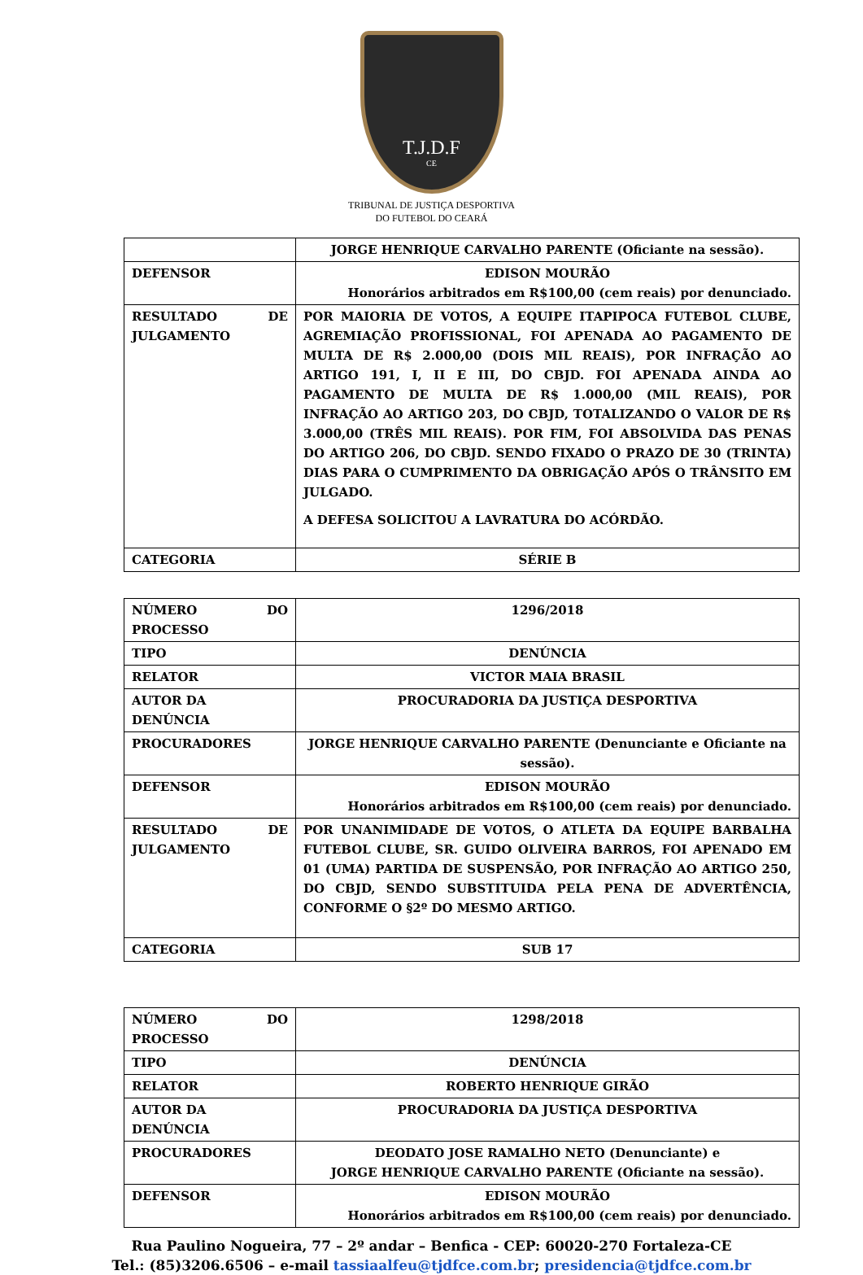T.J.D.F
CE
TRIBUNAL DE JUSTIÇA DESPORTIVA
DO FUTEBOL DO CEARÁ
| | JORGE HENRIQUE CARVALHO PARENTE (Oficiante na sessão). |
| DEFENSOR | EDISON MOURÃO Honorários arbitrados em R$100,00 (cem reais) por denunciado. |
| RESULTADO DE JULGAMENTO | POR MAIORIA DE VOTOS, A EQUIPE ITAPIPOCA FUTEBOL CLUBE, AGREMIAÇÃO PROFISSIONAL, FOI APENADA AO PAGAMENTO DE MULTA DE R$ 2.000,00 (DOIS MIL REAIS), POR INFRAÇÃO AO ARTIGO 191, I, II E III, DO CBJD. FOI APENADA AINDA AO PAGAMENTO DE MULTA DE R$ 1.000,00 (MIL REAIS), POR INFRAÇÃO AO ARTIGO 203, DO CBJD, TOTALIZANDO O VALOR DE R$ 3.000,00 (TRÊS MIL REAIS). POR FIM, FOI ABSOLVIDA DAS PENAS DO ARTIGO 206, DO CBJD. SENDO FIXADO O PRAZO DE 30 (TRINTA) DIAS PARA O CUMPRIMENTO DA OBRIGAÇÃO APÓS O TRÂNSITO EM JULGADO. A DEFESA SOLICITOU A LAVRATURA DO ACÓRDÃO. |
| CATEGORIA | SÉRIE B |
| NÚMERO DO PROCESSO | 1296/2018 |
| TIPO | DENÚNCIA |
| RELATOR | VICTOR MAIA BRASIL |
| AUTOR DA DENÚNCIA | PROCURADORIA DA JUSTIÇA DESPORTIVA |
| PROCURADORES | JORGE HENRIQUE CARVALHO PARENTE (Denunciante e Oficiante na sessão). |
| DEFENSOR | EDISON MOURÃO Honorários arbitrados em R$100,00 (cem reais) por denunciado. |
| RESULTADO DE JULGAMENTO | POR UNANIMIDADE DE VOTOS, O ATLETA DA EQUIPE BARBALHA FUTEBOL CLUBE, SR. GUIDO OLIVEIRA BARROS, FOI APENADO EM 01 (UMA) PARTIDA DE SUSPENSÃO, POR INFRAÇÃO AO ARTIGO 250, DO CBJD, SENDO SUBSTITUIDA PELA PENA DE ADVERTÊNCIA, CONFORME O §2º DO MESMO ARTIGO. |
| CATEGORIA | SUB 17 |
| NÚMERO DO PROCESSO | 1298/2018 |
| TIPO | DENÚNCIA |
| RELATOR | ROBERTO HENRIQUE GIRÃO |
| AUTOR DA DENÚNCIA | PROCURADORIA DA JUSTIÇA DESPORTIVA |
| PROCURADORES | DEODATO JOSE RAMALHO NETO (Denunciante) e JORGE HENRIQUE CARVALHO PARENTE (Oficiante na sessão). |
| DEFENSOR | EDISON MOURÃO Honorários arbitrados em R$100,00 (cem reais) por denunciado. |
Rua Paulino Nogueira, 77 – 2º andar – Benfica - CEP: 60020-270 Fortaleza-CE
Tel.: (85)3206.6506 – e-mail tassiaalfeu@tjdfce.com.br; presidencia@tjdfce.com.br